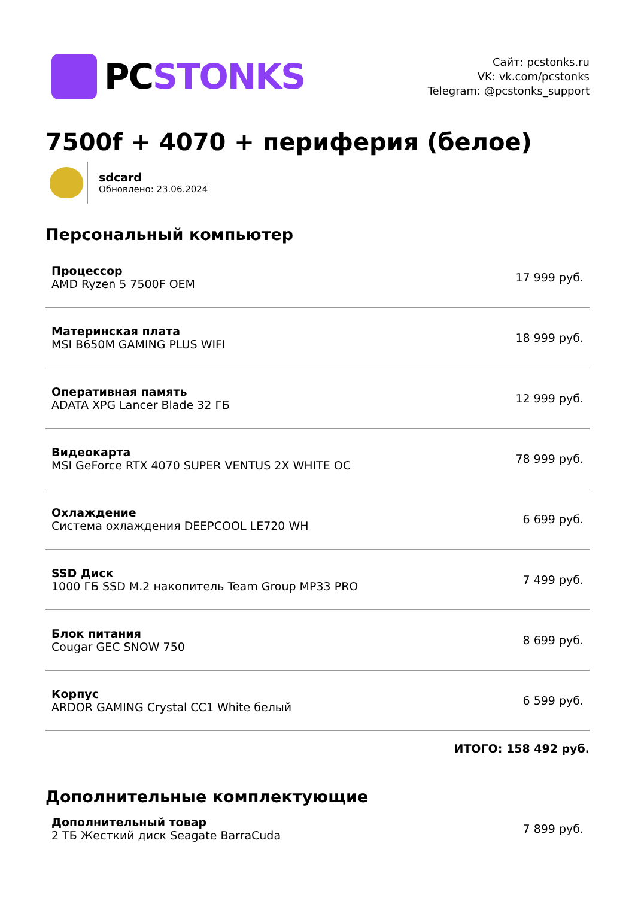PC STONKS
Сайт: pcstonks.ru
VK: vk.com/pcstonks
Telegram: @pcstonks_support
7500f + 4070 + периферия (белое)
sdcard
Обновлено: 23.06.2024
Персональный компьютер
| Процессор AMD Ryzen 5 7500F OEM | 17 999 руб. |
| Материнская плата MSI B650M GAMING PLUS WIFI | 18 999 руб. |
| Оперативная память ADATA XPG Lancer Blade 32 ГБ | 12 999 руб. |
| Видеокарта MSI GeForce RTX 4070 SUPER VENTUS 2X WHITE OC | 78 999 руб. |
| Охлаждение Система охлаждения DEEPCOOL LE720 WH | 6 699 руб. |
| SSD Диск 1000 ГБ SSD M.2 накопитель Team Group MP33 PRO | 7 499 руб. |
| Блок питания Cougar GEC SNOW 750 | 8 699 руб. |
| Корпус ARDOR GAMING Crystal CC1 White белый | 6 599 руб. |
ИТОГО: 158 492 руб.
Дополнительные комплектующие
| Дополнительный товар 2 ТБ Жесткий диск Seagate BarraCuda | 7 899 руб. |